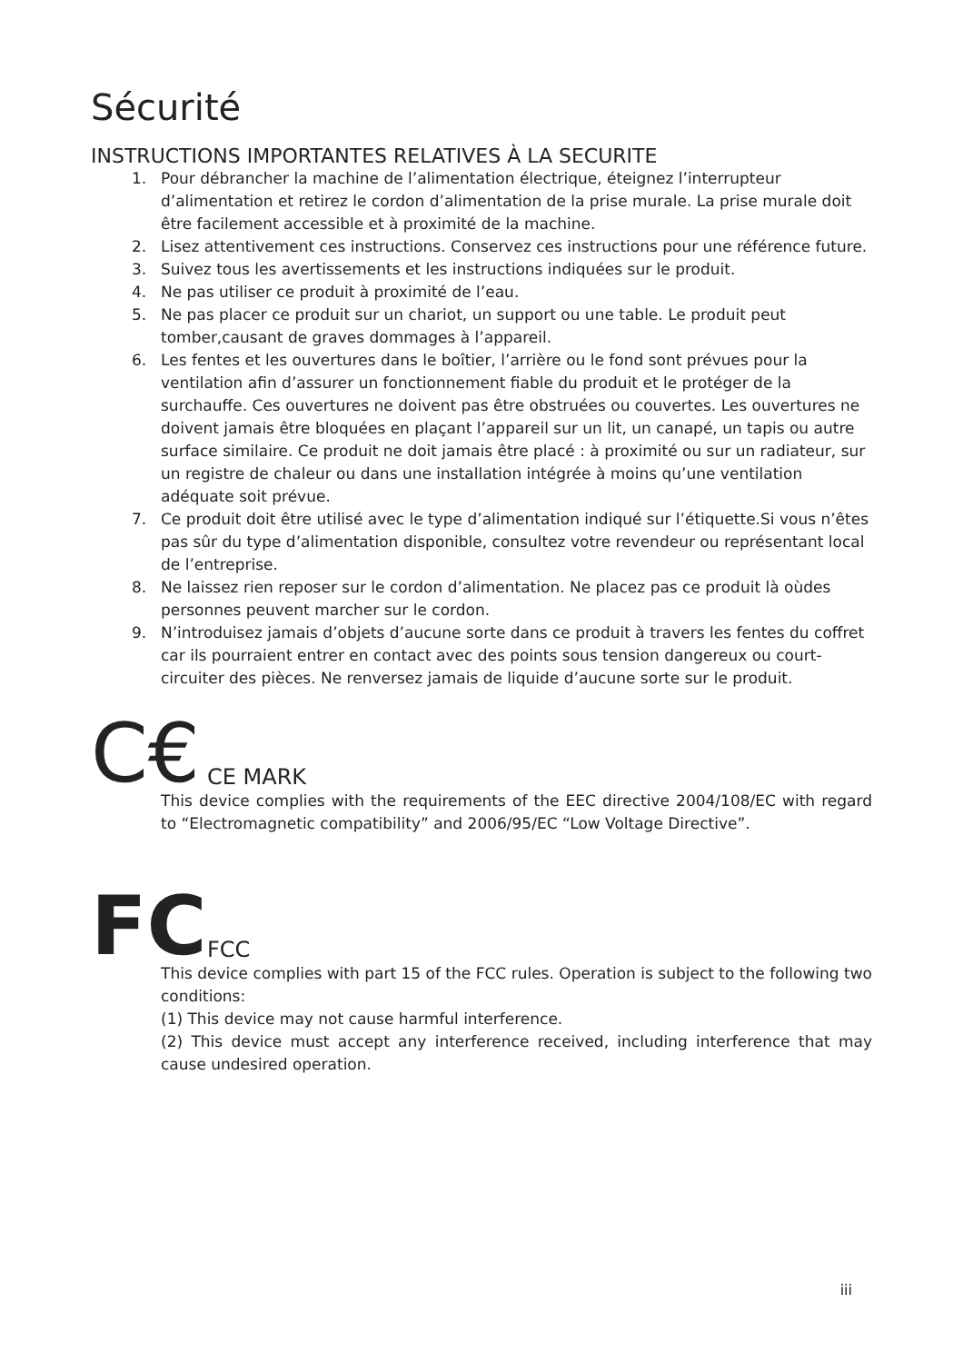Sécurité
INSTRUCTIONS IMPORTANTES RELATIVES À LA SECURITE
1. Pour débrancher la machine de l’alimentation électrique, éteignez l’interrupteur d’alimentation et retirez le cordon d’alimentation de la prise murale. La prise murale doit être facilement accessible et à proximité de la machine.
2. Lisez attentivement ces instructions. Conservez ces instructions pour une référence future.
3. Suivez tous les avertissements et les instructions indiquées sur le produit.
4. Ne pas utiliser ce produit à proximité de l’eau.
5. Ne pas placer ce produit sur un chariot, un support ou une table. Le produit peut tomber,causant de graves dommages à l’appareil.
6. Les fentes et les ouvertures dans le boîtier, l’arrière ou le fond sont prévues pour la ventilation afin d’assurer un fonctionnement fiable du produit et le protéger de la surchauffe. Ces ouvertures ne doivent pas être obstruées ou couvertes. Les ouvertures ne doivent jamais être bloquées en plaçant l’appareil sur un lit, un canapé, un tapis ou autre surface similaire. Ce produit ne doit jamais être placé : à proximité ou sur un radiateur, sur un registre de chaleur ou dans une installation intégrée à moins qu’une ventilation adéquate soit prévue.
7. Ce produit doit être utilisé avec le type d’alimentation indiqué sur l’étiquette.Si vous n’êtes pas sûr du type d’alimentation disponible, consultez votre revendeur ou représentant local de l’entreprise.
8. Ne laissez rien reposer sur le cordon d’alimentation. Ne placez pas ce produit là oùdes personnes peuvent marcher sur le cordon.
9. N’introduisez jamais d’objets d’aucune sorte dans ce produit à travers les fentes du coffret car ils pourraient entrer en contact avec des points sous tension dangereux ou court-circuiter des pièces. Ne renversez jamais de liquide d’aucune sorte sur le produit.
C€
CE MARK
This device complies with the requirements of the EEC directive 2004/108/EC with regard to “Electromagnetic compatibility” and 2006/95/EC “Low Voltage Directive”.
FC
FCC
This device complies with part 15 of the FCC rules. Operation is subject to the following two conditions:
(1) This device may not cause harmful interference.
(2) This device must accept any interference received, including interference that may cause undesired operation.
iii